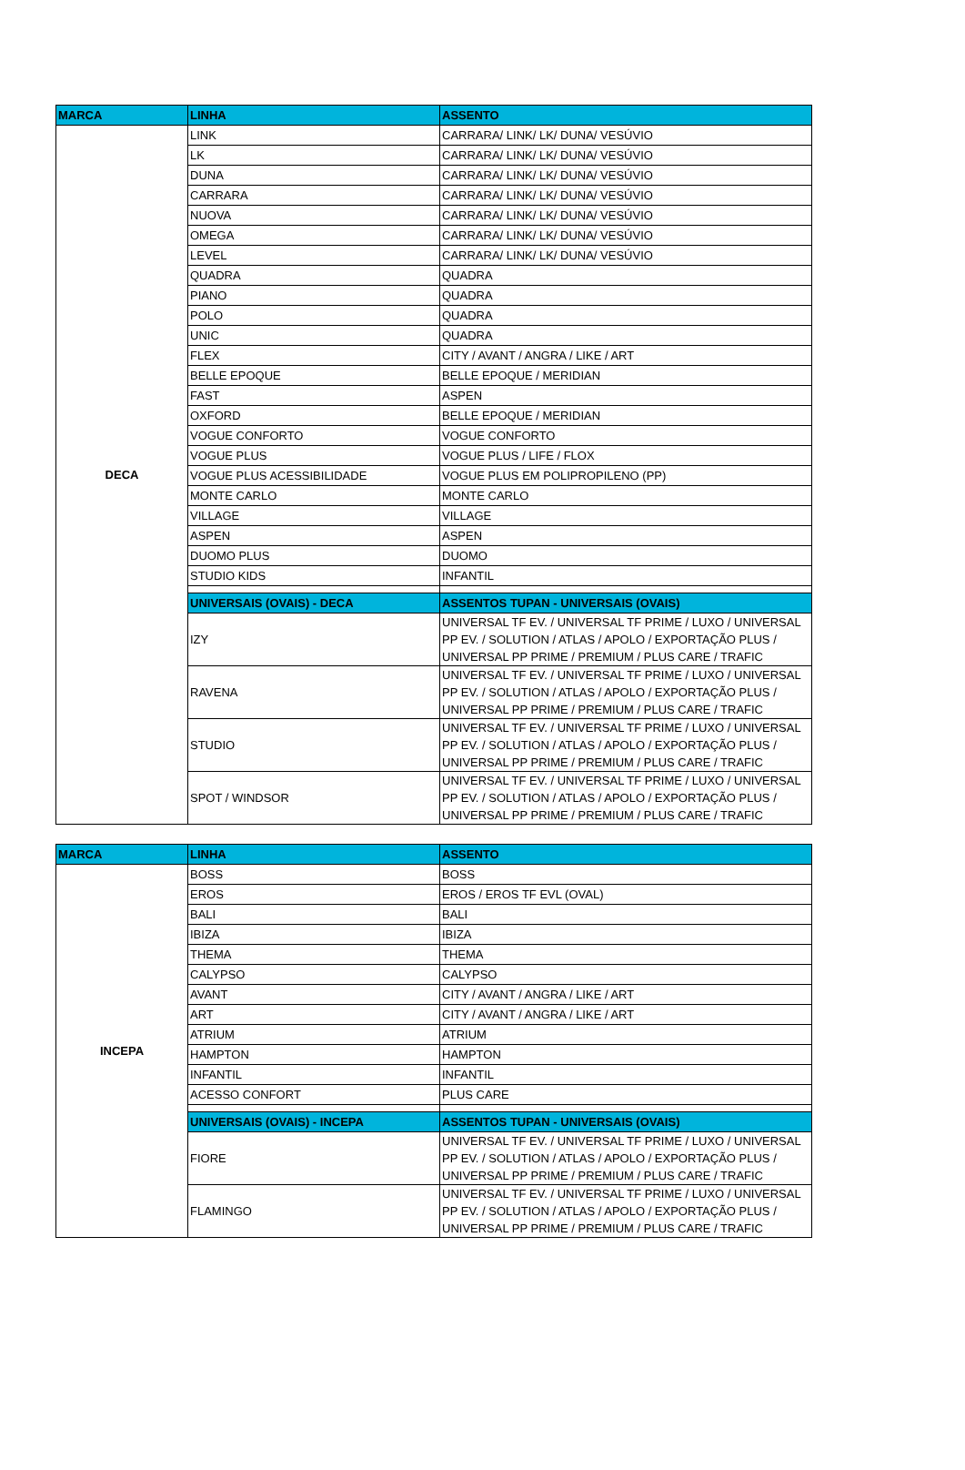| MARCA | LINHA | ASSENTO |
| --- | --- | --- |
| DECA | LINK | CARRARA/ LINK/ LK/ DUNA/ VESÚVIO |
| | LK | CARRARA/ LINK/ LK/ DUNA/ VESÚVIO |
| | DUNA | CARRARA/ LINK/ LK/ DUNA/ VESÚVIO |
| | CARRARA | CARRARA/ LINK/ LK/ DUNA/ VESÚVIO |
| | NUOVA | CARRARA/ LINK/ LK/ DUNA/ VESÚVIO |
| | OMEGA | CARRARA/ LINK/ LK/ DUNA/ VESÚVIO |
| | LEVEL | CARRARA/ LINK/ LK/ DUNA/ VESÚVIO |
| | QUADRA | QUADRA |
| | PIANO | QUADRA |
| | POLO | QUADRA |
| | UNIC | QUADRA |
| | FLEX | CITY / AVANT / ANGRA / LIKE / ART |
| | BELLE EPOQUE | BELLE EPOQUE / MERIDIAN |
| | FAST | ASPEN |
| | OXFORD | BELLE EPOQUE / MERIDIAN |
| | VOGUE CONFORTO | VOGUE CONFORTO |
| | VOGUE PLUS | VOGUE PLUS / LIFE / FLOX |
| | VOGUE PLUS ACESSIBILIDADE | VOGUE PLUS EM POLIPROPILENO (PP) |
| | MONTE CARLO | MONTE CARLO |
| | VILLAGE | VILLAGE |
| | ASPEN | ASPEN |
| | DUOMO PLUS | DUOMO |
| | STUDIO KIDS | INFANTIL |
| | UNIVERSAIS (OVAIS) - DECA | ASSENTOS TUPAN - UNIVERSAIS (OVAIS) |
| | IZY | UNIVERSAL TF EV. / UNIVERSAL TF PRIME / LUXO / UNIVERSAL PP EV. / SOLUTION / ATLAS / APOLO / EXPORTAÇÃO PLUS / UNIVERSAL PP PRIME / PREMIUM / PLUS CARE / TRAFIC |
| | RAVENA | UNIVERSAL TF EV. / UNIVERSAL TF PRIME / LUXO / UNIVERSAL PP EV. / SOLUTION / ATLAS / APOLO / EXPORTAÇÃO PLUS / UNIVERSAL PP PRIME / PREMIUM / PLUS CARE / TRAFIC |
| | STUDIO | UNIVERSAL TF EV. / UNIVERSAL TF PRIME / LUXO / UNIVERSAL PP EV. / SOLUTION / ATLAS / APOLO / EXPORTAÇÃO PLUS / UNIVERSAL PP PRIME / PREMIUM / PLUS CARE / TRAFIC |
| | SPOT / WINDSOR | UNIVERSAL TF EV. / UNIVERSAL TF PRIME / LUXO / UNIVERSAL PP EV. / SOLUTION / ATLAS / APOLO / EXPORTAÇÃO PLUS / UNIVERSAL PP PRIME / PREMIUM / PLUS CARE / TRAFIC |
| MARCA | LINHA | ASSENTO |
| --- | --- | --- |
| INCEPA | BOSS | BOSS |
| | EROS | EROS / EROS TF EVL (OVAL) |
| | BALI | BALI |
| | IBIZA | IBIZA |
| | THEMA | THEMA |
| | CALYPSO | CALYPSO |
| | AVANT | CITY / AVANT / ANGRA / LIKE / ART |
| | ART | CITY / AVANT / ANGRA / LIKE / ART |
| | ATRIUM | ATRIUM |
| | HAMPTON | HAMPTON |
| | INFANTIL | INFANTIL |
| | ACESSO CONFORT | PLUS CARE |
| | UNIVERSAIS (OVAIS) - INCEPA | ASSENTOS TUPAN - UNIVERSAIS (OVAIS) |
| | FIORE | UNIVERSAL TF EV. / UNIVERSAL TF PRIME / LUXO / UNIVERSAL PP EV. / SOLUTION / ATLAS / APOLO / EXPORTAÇÃO PLUS / UNIVERSAL PP PRIME / PREMIUM / PLUS CARE / TRAFIC |
| | FLAMINGO | UNIVERSAL TF EV. / UNIVERSAL TF PRIME / LUXO / UNIVERSAL PP EV. / SOLUTION / ATLAS / APOLO / EXPORTAÇÃO PLUS / UNIVERSAL PP PRIME / PREMIUM / PLUS CARE / TRAFIC |